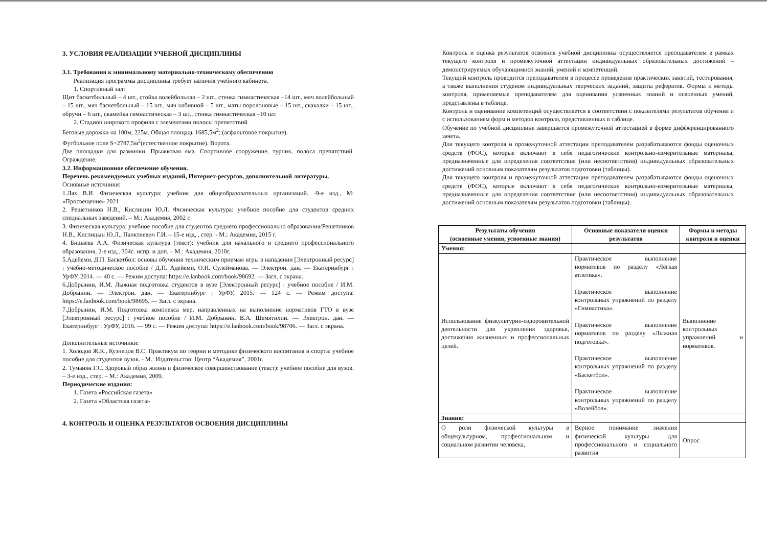3. УСЛОВИЯ РЕАЛИЗАЦИИ УЧЕБНОЙ ДИСЦИПЛИНЫ
3.1. Требования к минимальному материально-техническому обеспечению
Реализация программы дисциплины требует наличия учебного кабинета.
1. Спортивный зал:
Щит баскетбольный – 4 шт., стойка волейбольная – 2 шт., стенка гимнастическая –14 шт., мяч волейбольный – 15 шт., мяч баскетбольный – 15 шт., мяч набивной – 5 шт., маты поролоновые – 15 шт., скакалки – 15 шт., обручи – 6 шт., скамейка гимнастическая – 3 шт., стенка гимнастическая –10 шт.
2. Стадион широкого профиля с элементами полосы препятствий
Беговые дорожки на 100м, 225м. Общая площадь 1685,5м<sup>2</sup>; (асфальтовое покрытие).
Футбольное поле S=2787,5м<sup>2</sup>(естественное покрытие). Ворота.
Две площадки для разминки. Прыжковая яма. Спортивное сооружение, турник, полоса препятствий. Ограждение.
3.2. Информационное обеспечение обучения.
Перечень рекомендуемых учебных изданий, Интернет-ресурсов, дополнительной литературы.
Основные источники:
1.Лях В.И. Физическая культура: учебник для общеобразовательных организаций. -9-е изд., М: «Просвещение» 2021
2. Решетников Н.В., Кислицин Ю.Л. Физическая культура: учебное пособие для студентов средних специальных заведений. – М.: Академия, 2002 г.
3. Физическая культура: учебное пособие для студентов среднего профессионально образования/Решетников Н.В., Кислицын Ю.Л., Палктиевич Г.И. – 15-е изд, , стер. - М.: Академия, 2015 г.
4. Бишаева А.А. Физическая культура (текст): учебник для начального и среднего профессионального образования, 2-е изд., 304с. испр. и доп. – М.: Академия, 2010г.
5.Адейеми, Д.П. Баскетбол: основы обучения техническим приемам игры в нападении [Электронный ресурс] : учебно-методическое пособие / Д.П. Адейеми, О.Н. Сулейманова. — Электрон. дан. — Екатеринбург : УрФУ, 2014. — 40 с. — Режим доступа: https://e.lanbook.com/book/98692. — Загл. с экрана.
6.Добрынин, И.М. Лыжная подготовка студентов в вузе [Электронный ресурс] : учебное пособие / И.М. Добрынин. — Электрон. дан. — Екатеринбург : УрФУ, 2015. — 124 с. — Режим доступа: https://e.lanbook.com/book/98695. — Загл. с экрана.
7.Добрынин, И.М. Подготовка комплекса мер, направленных на выполнение нормативов ГТО в вузе [Электронный ресурс] : учебное пособие / И.М. Добрынин, В.А. Шемятихин. — Электрон. дан. — Екатеринбург : УрФУ, 2016. — 99 с. — Режим доступа: https://e.lanbook.com/book/98706. — Загл. с экрана.
Дополнительные источники:
1. Холодов Ж.К., Кузнецов В.С. Практикум по теории и методике физического воспитания и спорта: учебное пособие для студентов вузов. - М.: Издательство; Центр “Академия”, 2001г.
2. Туманян Г.С. Здоровый образ жизни и физическое совершенствование (текст): учебное пособие для вузов. – 3-е изд., стер. – М.: Академия, 2009.
Периодические издания:
1. Газета «Российская газета»
2. Газета «Областная газета»
4. КОНТРОЛЬ И ОЦЕНКА РЕЗУЛЬТАТОВ ОСВОЕНИЯ ДИСЦИПЛИНЫ
Контроль и оценка результатов освоения учебной дисциплины осуществляется преподавателем в рамках текущего контроля и промежуточной аттестации индивидуальных образовательных достижений – демонстрируемых обучающимися знаний, умений и компетенций.
Текущий контроль проводится преподавателем в процессе проведения практических занятий, тестирования, а также выполнения студеном индивидуальных творческих заданий, защиты рефератов. Формы и методы контроля, применяемые преподавателем для оценивания усвоенных знаний и освоенных умений, представлены в таблице.
Контроль и оценивание компетенций осуществляется в соответствии с показателями результатов обучения и с использованием форм и методов контроля, представленных в таблице.
Обучение по учебной дисциплине завершается промежуточной аттестацией в форме дифференцированного зачета.
Для текущего контроля и промежуточной аттестации преподавателем разрабатываются фонды оценочных средств (ФОС), которые включают в себя педагогические контрольно-измерительные материалы, предназначенные для определения соответствия (или несоответствия) индивидуальных образовательных достижений основным показателям результатов подготовки (таблицы).
Для текущего контроля и промежуточной аттестации преподавателем разрабатываются фонды оценочных средств (ФОС), которые включают в себя педагогические контрольно-измерительные материалы, предназначенные для определения соответствия (или несоответствия) индивидуальных образовательных достижений основным показателям результатов подготовки (таблицы).
| Результаты обучения (освоенные умения, усвоенные знания) | Основные показатели оценки результатов | Формы и методы контроля и оценки |
| --- | --- | --- |
| Умения: | | |
| Использование физкультурно-оздоровительной деятельности для укрепления здоровья, достижения жизненных и профессиональных целей. | Практическое выполнение нормативов по разделу «Лёгкая атлетика». Практическое выполнение контрольных упражнений по разделу «Гимнастика». Практическое выполнение нормативов по разделу «Лыжная подготовка». Практическое выполнение контрольных упражнений по разделу «Баскетбол». Практическое выполнение контрольных упражнений по разделу «Волейбол». | Выполнение контрольных упражнений и нормативов. |
| Знания: | | |
| О роли физической культуры в общекультурном, профессиональном и социальном развитии человека, | Верное понимание значения физической культуры для профессионального и социального развития | Опрос |